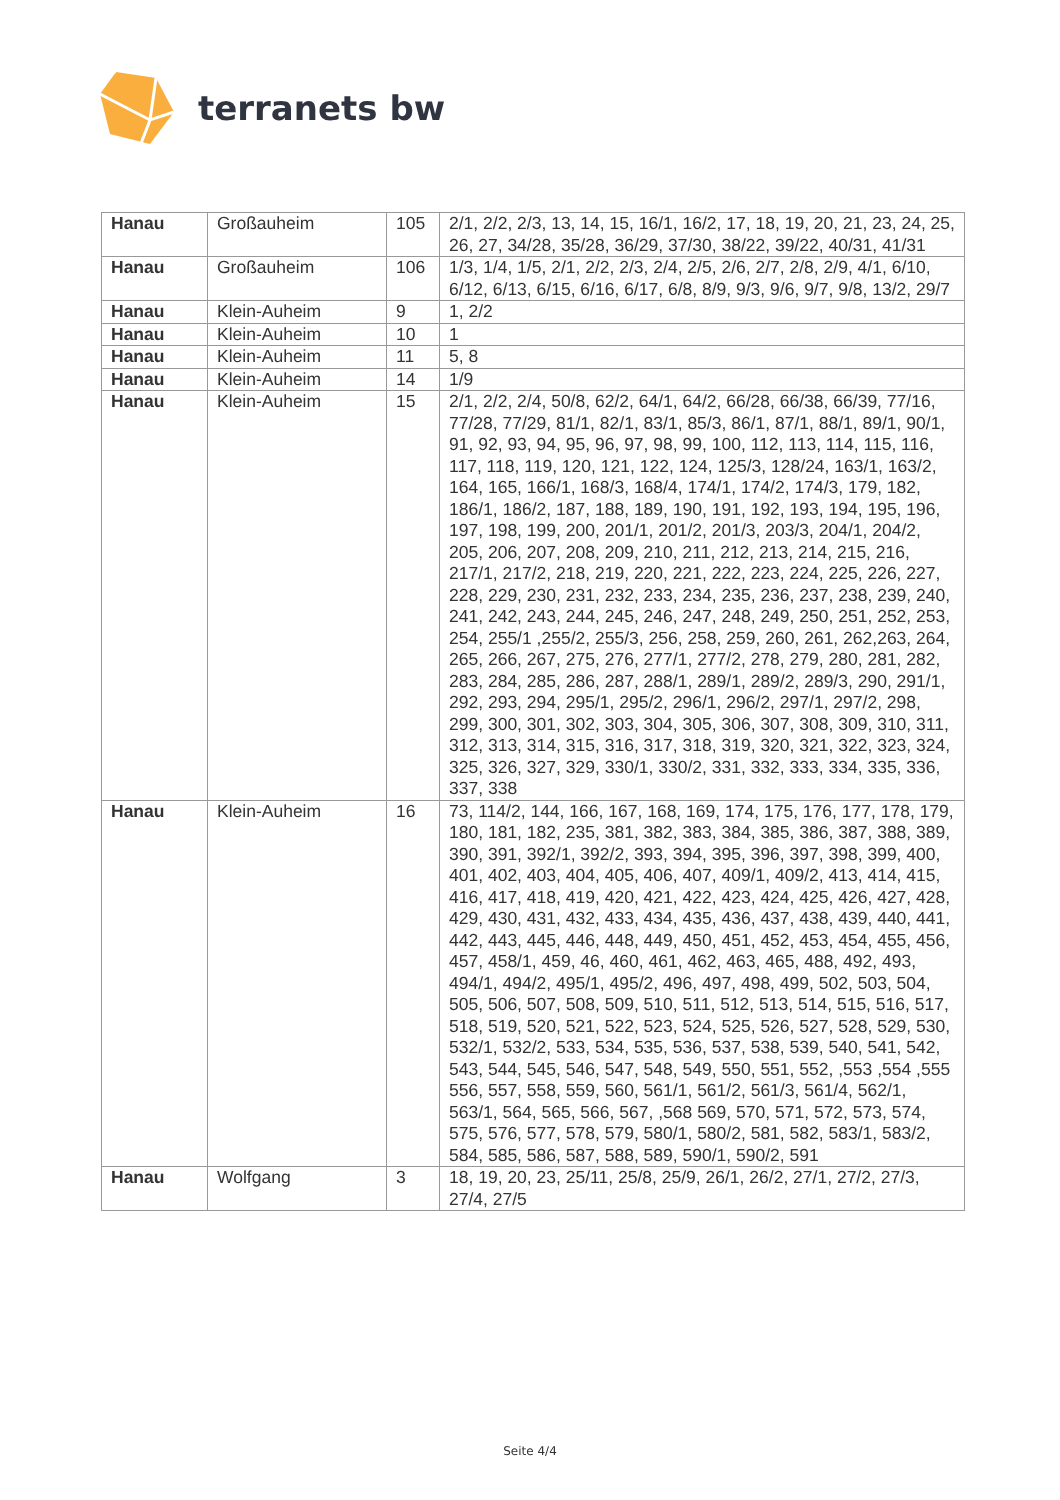terranets bw
| Hanau | Großauheim | 105 | 2/1, 2/2, 2/3, 13, 14, 15, 16/1, 16/2, 17, 18, 19, 20, 21, 23, 24, 25, 26, 27, 34/28, 35/28, 36/29, 37/30, 38/22, 39/22, 40/31, 41/31 |
| Hanau | Großauheim | 106 | 1/3, 1/4, 1/5, 2/1, 2/2, 2/3, 2/4, 2/5, 2/6, 2/7, 2/8, 2/9, 4/1, 6/10, 6/12, 6/13, 6/15, 6/16, 6/17, 6/8, 8/9, 9/3, 9/6, 9/7, 9/8, 13/2, 29/7 |
| Hanau | Klein-Auheim | 9 | 1, 2/2 |
| Hanau | Klein-Auheim | 10 | 1 |
| Hanau | Klein-Auheim | 11 | 5, 8 |
| Hanau | Klein-Auheim | 14 | 1/9 |
| Hanau | Klein-Auheim | 15 | 2/1, 2/2, 2/4, 50/8, 62/2, 64/1, 64/2, 66/28, 66/38, 66/39, 77/16, 77/28, 77/29, 81/1, 82/1, 83/1, 85/3, 86/1, 87/1, 88/1, 89/1, 90/1, 91, 92, 93, 94, 95, 96, 97, 98, 99, 100, 112, 113, 114, 115, 116, 117, 118, 119, 120, 121, 122, 124, 125/3, 128/24, 163/1, 163/2, 164, 165, 166/1, 168/3, 168/4, 174/1, 174/2, 174/3, 179, 182, 186/1, 186/2, 187, 188, 189, 190, 191, 192, 193, 194, 195, 196, 197, 198, 199, 200, 201/1, 201/2, 201/3, 203/3, 204/1, 204/2, 205, 206, 207, 208, 209, 210, 211, 212, 213, 214, 215, 216, 217/1, 217/2, 218, 219, 220, 221, 222, 223, 224, 225, 226, 227, 228, 229, 230, 231, 232, 233, 234, 235, 236, 237, 238, 239, 240, 241, 242, 243, 244, 245, 246, 247, 248, 249, 250, 251, 252, 253, 254, 255/1 ,255/2, 255/3, 256, 258, 259, 260, 261, 262,263, 264, 265, 266, 267, 275, 276, 277/1, 277/2, 278, 279, 280, 281, 282, 283, 284, 285, 286, 287, 288/1, 289/1, 289/2, 289/3, 290, 291/1, 292, 293, 294, 295/1, 295/2, 296/1, 296/2, 297/1, 297/2, 298, 299, 300, 301, 302, 303, 304, 305, 306, 307, 308, 309, 310, 311, 312, 313, 314, 315, 316, 317, 318, 319, 320, 321, 322, 323, 324, 325, 326, 327, 329, 330/1, 330/2, 331, 332, 333, 334, 335, 336, 337, 338 |
| Hanau | Klein-Auheim | 16 | 73, 114/2, 144, 166, 167, 168, 169, 174, 175, 176, 177, 178, 179, 180, 181, 182, 235, 381, 382, 383, 384, 385, 386, 387, 388, 389, 390, 391, 392/1, 392/2, 393, 394, 395, 396, 397, 398, 399, 400, 401, 402, 403, 404, 405, 406, 407, 409/1, 409/2, 413, 414, 415, 416, 417, 418, 419, 420, 421, 422, 423, 424, 425, 426, 427, 428, 429, 430, 431, 432, 433, 434, 435, 436, 437, 438, 439, 440, 441, 442, 443, 445, 446, 448, 449, 450, 451, 452, 453, 454, 455, 456, 457, 458/1, 459, 46, 460, 461, 462, 463, 465, 488, 492, 493, 494/1, 494/2, 495/1, 495/2, 496, 497, 498, 499, 502, 503, 504, 505, 506, 507, 508, 509, 510, 511, 512, 513, 514, 515, 516, 517, 518, 519, 520, 521, 522, 523, 524, 525, 526, 527, 528, 529, 530, 532/1, 532/2, 533, 534, 535, 536, 537, 538, 539, 540, 541, 542, 543, 544, 545, 546, 547, 548, 549, 550, 551, 552, ,553 ,554 ,555 556, 557, 558, 559, 560, 561/1, 561/2, 561/3, 561/4, 562/1, 563/1, 564, 565, 566, 567, ,568 569, 570, 571, 572, 573, 574, 575, 576, 577, 578, 579, 580/1, 580/2, 581, 582, 583/1, 583/2, 584, 585, 586, 587, 588, 589, 590/1, 590/2, 591 |
| Hanau | Wolfgang | 3 | 18, 19, 20, 23, 25/11, 25/8, 25/9, 26/1, 26/2, 27/1, 27/2, 27/3, 27/4, 27/5 |
Seite 4/4